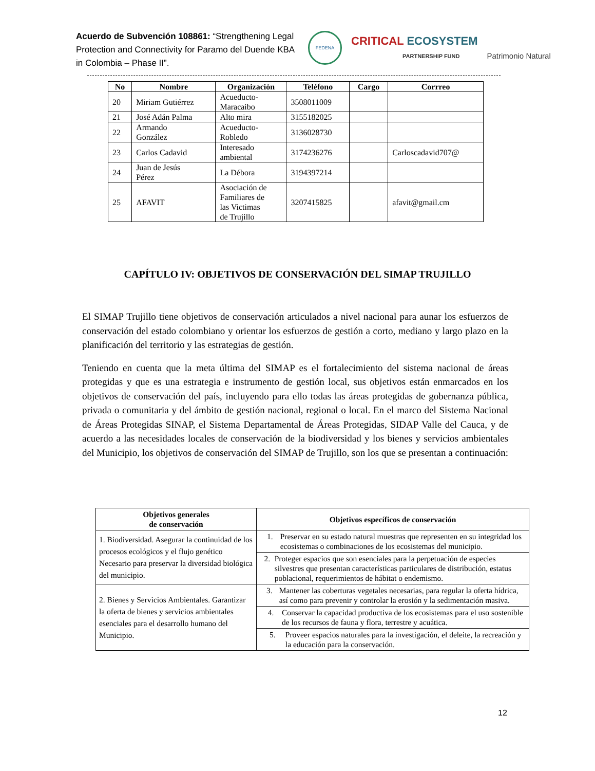Acuerdo de Subvención 108861: “Strengthening Legal Protection and Connectivity for Paramo del Duende KBA in Colombia – Phase II”.
FEDENA
CRITICAL ECOSYSTEM
PARTNERSHIP FUND
Patrimonio Natural
| No | Nombre | Organización | Teléfono | Cargo | Corrreo |
| --- | --- | --- | --- | --- | --- |
| 20 | Miriam Gutiérrez | Acueducto- Maracaibo | 3508011009 | | |
| 21 | José Adán Palma | Alto mira | 3155182025 | | |
| 22 | Armando González | Acueducto- Robledo | 3136028730 | | |
| 23 | Carlos Cadavid | Interesado ambiental | 3174236276 | | Carloscadavid707@ |
| 24 | Juan de Jesús Pérez | La Débora | 3194397214 | | |
| 25 | AFAVIT | Asociación de Familiares de las Victimas de Trujillo | 3207415825 | | afavit@gmail.cm |
CAPÍTULO IV: OBJETIVOS DE CONSERVACIÓN DEL SIMAP TRUJILLO
El SIMAP Trujillo tiene objetivos de conservación articulados a nivel nacional para aunar los esfuerzos de conservación del estado colombiano y orientar los esfuerzos de gestión a corto, mediano y largo plazo en la planificación del territorio y las estrategias de gestión.
Teniendo en cuenta que la meta última del SIMAP es el fortalecimiento del sistema nacional de áreas protegidas y que es una estrategia e instrumento de gestión local, sus objetivos están enmarcados en los objetivos de conservación del país, incluyendo para ello todas las áreas protegidas de gobernanza pública, privada o comunitaria y del ámbito de gestión nacional, regional o local. En el marco del Sistema Nacional de Áreas Protegidas SINAP, el Sistema Departamental de Áreas Protegidas, SIDAP Valle del Cauca, y de acuerdo a las necesidades locales de conservación de la biodiversidad y los bienes y servicios ambientales del Municipio, los objetivos de conservación del SIMAP de Trujillo, son los que se presentan a continuación:
| Objetivos generales de conservación | Objetivos específicos de conservación |
| --- | --- |
| 1. Biodiversidad. Asegurar la continuidad de los procesos ecológicos y el flujo genético Necesario para preservar la diversidad biológica del municipio. | 1. Preservar en su estado natural muestras que representen en su integridad los ecosistemas o combinaciones de los ecosistemas del municipio. |
| | 2. Proteger espacios que son esenciales para la perpetuación de especies silvestres que presentan características particulares de distribución, estatus poblacional, requerimientos de hábitat o endemismo. |
| 2. Bienes y Servicios Ambientales. Garantizar la oferta de bienes y servicios ambientales esenciales para el desarrollo humano del Municipio. | 3. Mantener las coberturas vegetales necesarias, para regular la oferta hídrica, así como para prevenir y controlar la erosión y la sedimentación masiva. |
| | 4. Conservar la capacidad productiva de los ecosistemas para el uso sostenible de los recursos de fauna y flora, terrestre y acuática. |
| | 5. Proveer espacios naturales para la investigación, el deleite, la recreación y la educación para la conservación. |
12